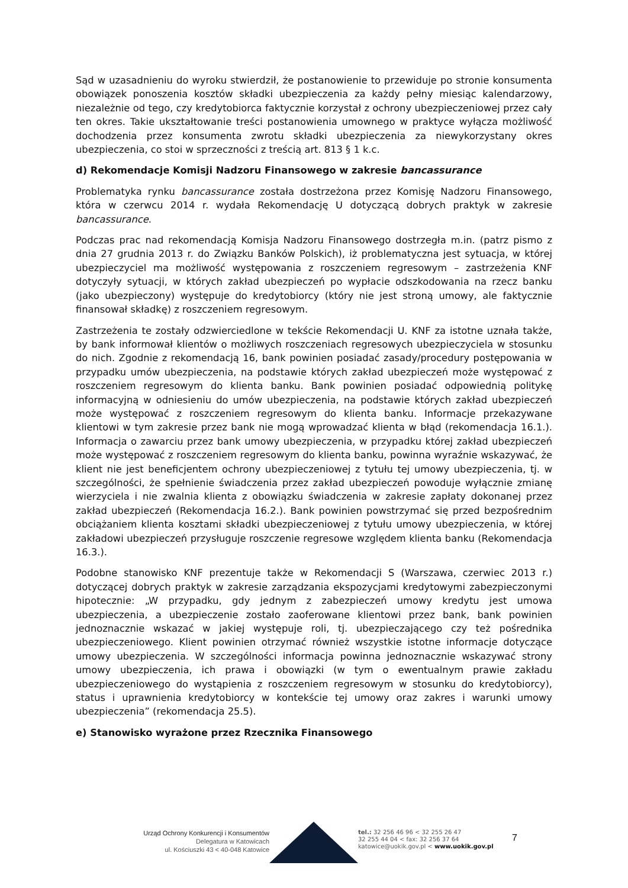Sąd w uzasadnieniu do wyroku stwierdził, że postanowienie to przewiduje po stronie konsumenta obowiązek ponoszenia kosztów składki ubezpieczenia za każdy pełny miesiąc kalendarzowy, niezależnie od tego, czy kredytobiorca faktycznie korzystał z ochrony ubezpieczeniowej przez cały ten okres. Takie ukształtowanie treści postanowienia umownego w praktyce wyłącza możliwość dochodzenia przez konsumenta zwrotu składki ubezpieczenia za niewykorzystany okres ubezpieczenia, co stoi w sprzeczności z treścią art. 813 § 1 k.c.
d) Rekomendacje Komisji Nadzoru Finansowego w zakresie bancassurance
Problematyka rynku bancassurance została dostrzeżona przez Komisję Nadzoru Finansowego, która w czerwcu 2014 r. wydała Rekomendację U dotyczącą dobrych praktyk w zakresie bancassurance.
Podczas prac nad rekomendacją Komisja Nadzoru Finansowego dostrzegła m.in. (patrz pismo z dnia 27 grudnia 2013 r. do Związku Banków Polskich), iż problematyczna jest sytuacja, w której ubezpieczyciel ma możliwość występowania z roszczeniem regresowym – zastrzeżenia KNF dotyczyły sytuacji, w których zakład ubezpieczeń po wypłacie odszkodowania na rzecz banku (jako ubezpieczony) występuje do kredytobiorcy (który nie jest stroną umowy, ale faktycznie finansował składkę) z roszczeniem regresowym.
Zastrzeżenia te zostały odzwierciedlone w tekście Rekomendacji U. KNF za istotne uznała także, by bank informował klientów o możliwych roszczeniach regresowych ubezpieczyciela w stosunku do nich. Zgodnie z rekomendacją 16, bank powinien posiadać zasady/procedury postępowania w przypadku umów ubezpieczenia, na podstawie których zakład ubezpieczeń może występować z roszczeniem regresowym do klienta banku. Bank powinien posiadać odpowiednią politykę informacyjną w odniesieniu do umów ubezpieczenia, na podstawie których zakład ubezpieczeń może występować z roszczeniem regresowym do klienta banku. Informacje przekazywane klientowi w tym zakresie przez bank nie mogą wprowadzać klienta w błąd (rekomendacja 16.1.). Informacja o zawarciu przez bank umowy ubezpieczenia, w przypadku której zakład ubezpieczeń może występować z roszczeniem regresowym do klienta banku, powinna wyraźnie wskazywać, że klient nie jest beneficjentem ochrony ubezpieczeniowej z tytułu tej umowy ubezpieczenia, tj. w szczególności, że spełnienie świadczenia przez zakład ubezpieczeń powoduje wyłącznie zmianę wierzyciela i nie zwalnia klienta z obowiązku świadczenia w zakresie zapłaty dokonanej przez zakład ubezpieczeń (Rekomendacja 16.2.). Bank powinien powstrzymać się przed bezpośrednim obciążaniem klienta kosztami składki ubezpieczeniowej z tytułu umowy ubezpieczenia, w której zakładowi ubezpieczeń przysługuje roszczenie regresowe względem klienta banku (Rekomendacja 16.3.).
Podobne stanowisko KNF prezentuje także w Rekomendacji S (Warszawa, czerwiec 2013 r.) dotyczącej dobrych praktyk w zakresie zarządzania ekspozycjami kredytowymi zabezpieczonymi hipotecznie: „W przypadku, gdy jednym z zabezpieczeń umowy kredytu jest umowa ubezpieczenia, a ubezpieczenie zostało zaoferowane klientowi przez bank, bank powinien jednoznacznie wskazać w jakiej występuje roli, tj. ubezpieczającego czy też pośrednika ubezpieczeniowego. Klient powinien otrzymać również wszystkie istotne informacje dotyczące umowy ubezpieczenia. W szczególności informacja powinna jednoznacznie wskazywać strony umowy ubezpieczenia, ich prawa i obowiązki (w tym o ewentualnym prawie zakładu ubezpieczeniowego do wystąpienia z roszczeniem regresowym w stosunku do kredytobiorcy), status i uprawnienia kredytobiorcy w kontekście tej umowy oraz zakres i warunki umowy ubezpieczenia” (rekomendacja 25.5).
e) Stanowisko wyrażone przez Rzecznika Finansowego
Urząd Ochrony Konkurencji i Konsumentów
Delegatura w Katowicach
ul. Kościuszki 43 < 40-048 Katowice
tel.: 32 256 46 96 < 32 255 26 47
32 255 44 04 < fax: 32 256 37 64
katowice@uokik.gov.pl < www.uokik.gov.pl
7